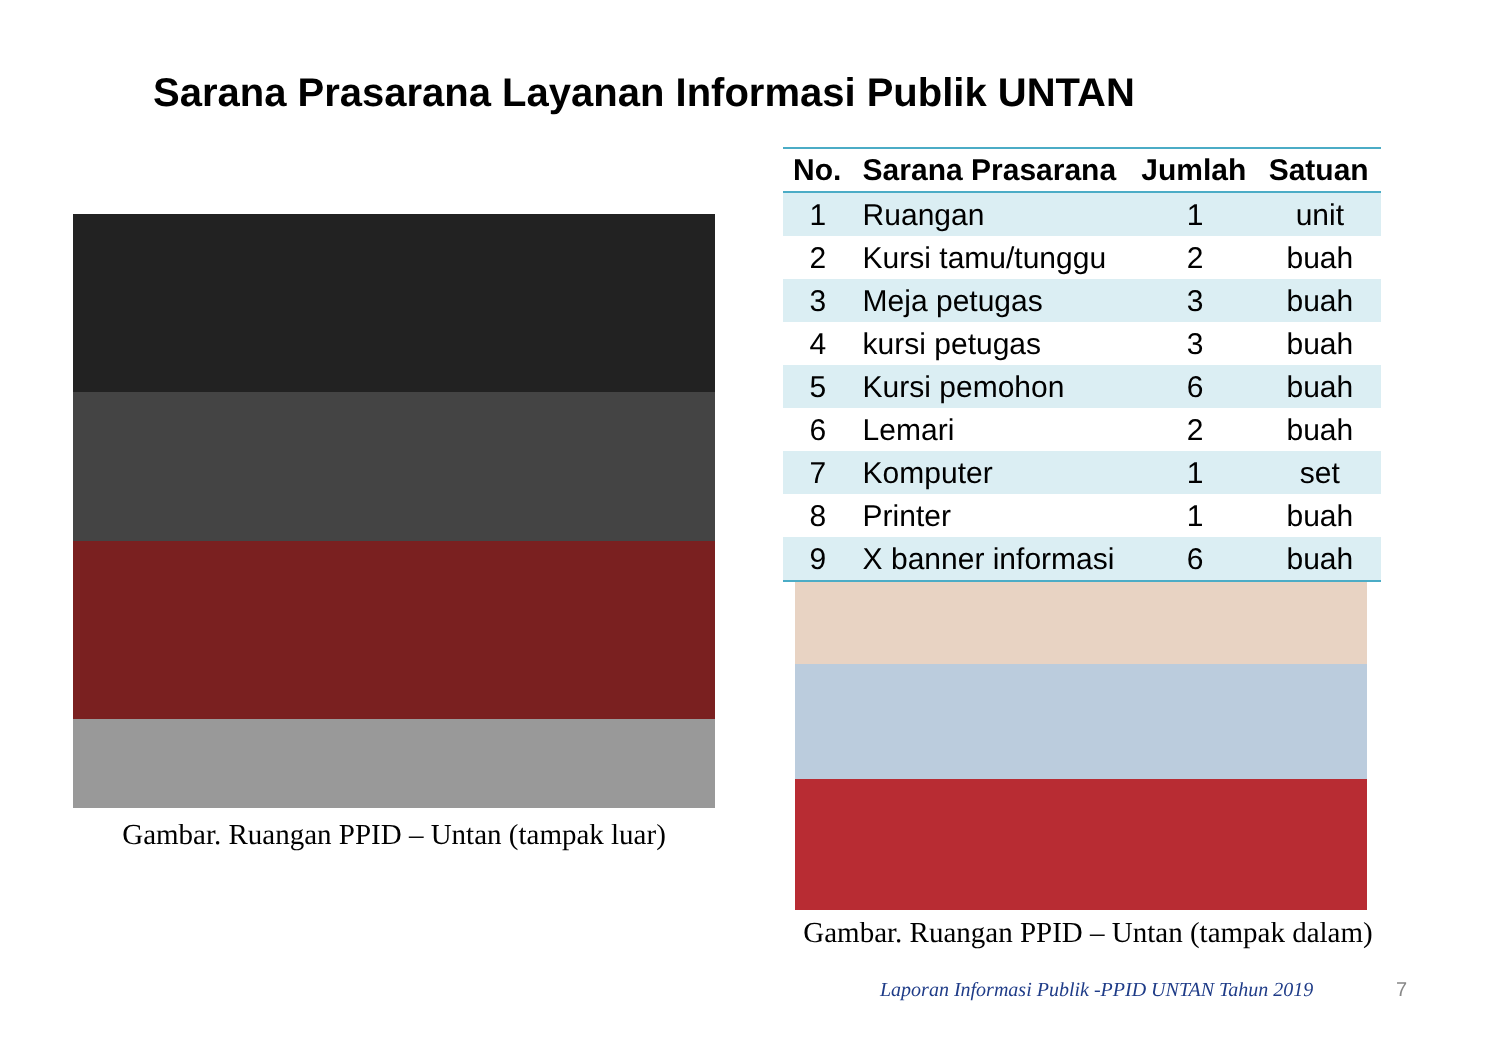Sarana Prasarana Layanan Informasi Publik UNTAN
Gambar. Ruangan PPID – Untan (tampak luar)
| No. | Sarana Prasarana | Jumlah | Satuan |
| --- | --- | --- | --- |
| 1 | Ruangan | 1 | unit |
| 2 | Kursi tamu/tunggu | 2 | buah |
| 3 | Meja petugas | 3 | buah |
| 4 | kursi petugas | 3 | buah |
| 5 | Kursi pemohon | 6 | buah |
| 6 | Lemari | 2 | buah |
| 7 | Komputer | 1 | set |
| 8 | Printer | 1 | buah |
| 9 | X banner informasi | 6 | buah |
Gambar. Ruangan PPID – Untan (tampak dalam)
Laporan Informasi Publik -PPID UNTAN Tahun 2019
7